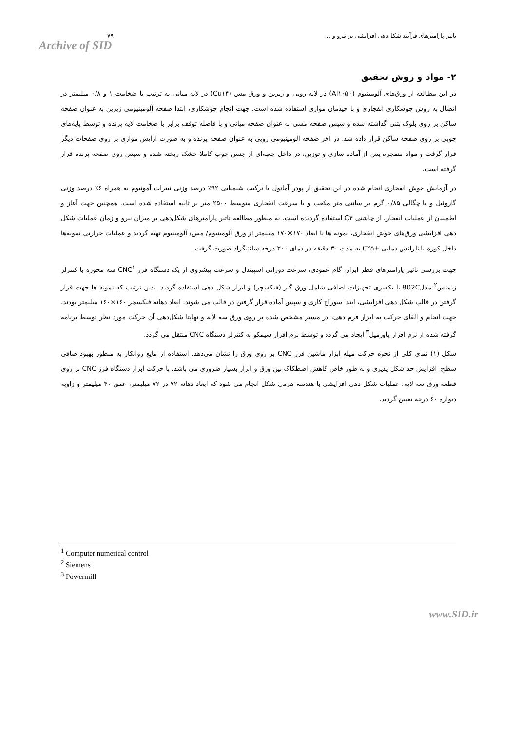۷۹
Archive of SID
تاثیر پارامترهای فرآیند شکل‌دهی افزایشی بر نیرو و ...
۲- مواد و روش تحقیق
در این مطالعه از ورق‌های آلومینیوم (Al۱۰۵۰) در لایه رویی و زیرین و ورق مس (Cu۱۴) در لایه میانی به ترتیب با ضخامت ۱ و ۰/۸ میلیمتر در اتصال به روش جوشکاری انفجاری و با چیدمان موازی استفاده شده است. جهت انجام جوشکاری، ابتدا صفحه آلومینیومی زیرین به عنوان صفحه ساکن بر روی بلوک بتنی گذاشته شده و سپس صفحه مسی به عنوان صفحه میانی و با فاصله توقف برابر با ضخامت لایه پرنده و توسط پایه‌های چوبی بر روی صفحه ساکن قرار داده شد. در آخر صفحه آلومینیومی رویی به عنوان صفحه پرنده و به صورت آرایش موازی بر روی صفحات دیگر قرار گرفت و مواد منفجره پس از آماده سازی و توزین، در داخل جعبه‌ای از جنس چوب کاملا خشک ریخته شده و سپس روی صفحه پرنده قرار گرفته است.
در آزمایش جوش انفجاری انجام شده در این تحقیق از پودر آماتول با ترکیب شیمیایی ۹۲٪ درصد وزنی نیترات آمونیوم به همراه ۶٪ درصد وزنی گازوئیل و با چگالی ۰/۸۵ گرم بر سانتی متر مکعب و با سرعت انفجاری متوسط ۲۵۰۰ متر بر ثانیه استفاده شده است. همچنین جهت آغاز و اطمینان از عملیات انفجار، از چاشنی C۴ استفاده گردیده است. به منظور مطالعه تاثیر پارامترهای شکل‌دهی بر میزان نیرو و زمان عملیات شکل دهی افزایشی ورق‌های جوش انفجاری، نمونه ها با ابعاد ۱۷۰×۱۷۰ میلیمتر از ورق آلومینیوم/ مس/ آلومینیوم تهیه گردید و عملیات حرارتی نمونه‌ها داخل کوره با تلرانس دمایی ±۵°C به مدت ۳۰ دقیقه در دمای ۳۰۰ درجه سانتیگراد صورت گرفت.
جهت بررسی تاثیر پارامترهای قطر ابزار، گام عمودی، سرعت دورانی اسپیندل و سرعت پیشروی از یک دستگاه فرز CNC<sup>۱</sup> سه محوره با کنترلر زیمنس<sup>۲</sup> مدل802C با یکسری تجهیزات اضافی شامل ورق گیر (فیکسچر) و ابزار شکل دهی استفاده گردید. بدین ترتیب که نمونه ها جهت قرار گرفتن در قالب شکل دهی افزایشی، ابتدا سوراخ کاری و سپس آماده قرار گرفتن در قالب می شوند. ابعاد دهانه فیکسچر ۱۶۰×۱۶۰ میلیمتر بودند. جهت انجام و القای حرکت به ابزار فرم دهی، در مسیر مشخص شده بر روی ورق سه لایه و نهایتا شکل‌دهی آن حرکت مورد نظر توسط برنامه گرفته شده از نرم افزار پاورمیل<sup>۳</sup> ایجاد می گردد و توسط نرم افزار سیمکو به کنترلر دستگاه CNC منتقل می گردد.
شکل (۱) نمای کلی از نحوه حرکت میله ابزار ماشین فرز CNC بر روی ورق را نشان می‌دهد. استفاده از مایع روانکار به منظور بهبود صافی سطح، افزایش حد شکل پذیری و به طور خاص کاهش اصطکاک بین ورق و ابزار بسیار ضروری می باشد. با حرکت ابزار دستگاه فرز CNC بر روی قطعه ورق سه لایه، عملیات شکل دهی افزایشی با هندسه هرمی شکل انجام می شود که ابعاد دهانه ۷۲ در ۷۲ میلیمتر، عمق ۴۰ میلیمتر و زاویه دیواره ۶۰ درجه تعیین گردید.
<sup>1</sup> Computer numerical control
<sup>2</sup> Siemens
<sup>3</sup> Powermill
www.SID.ir